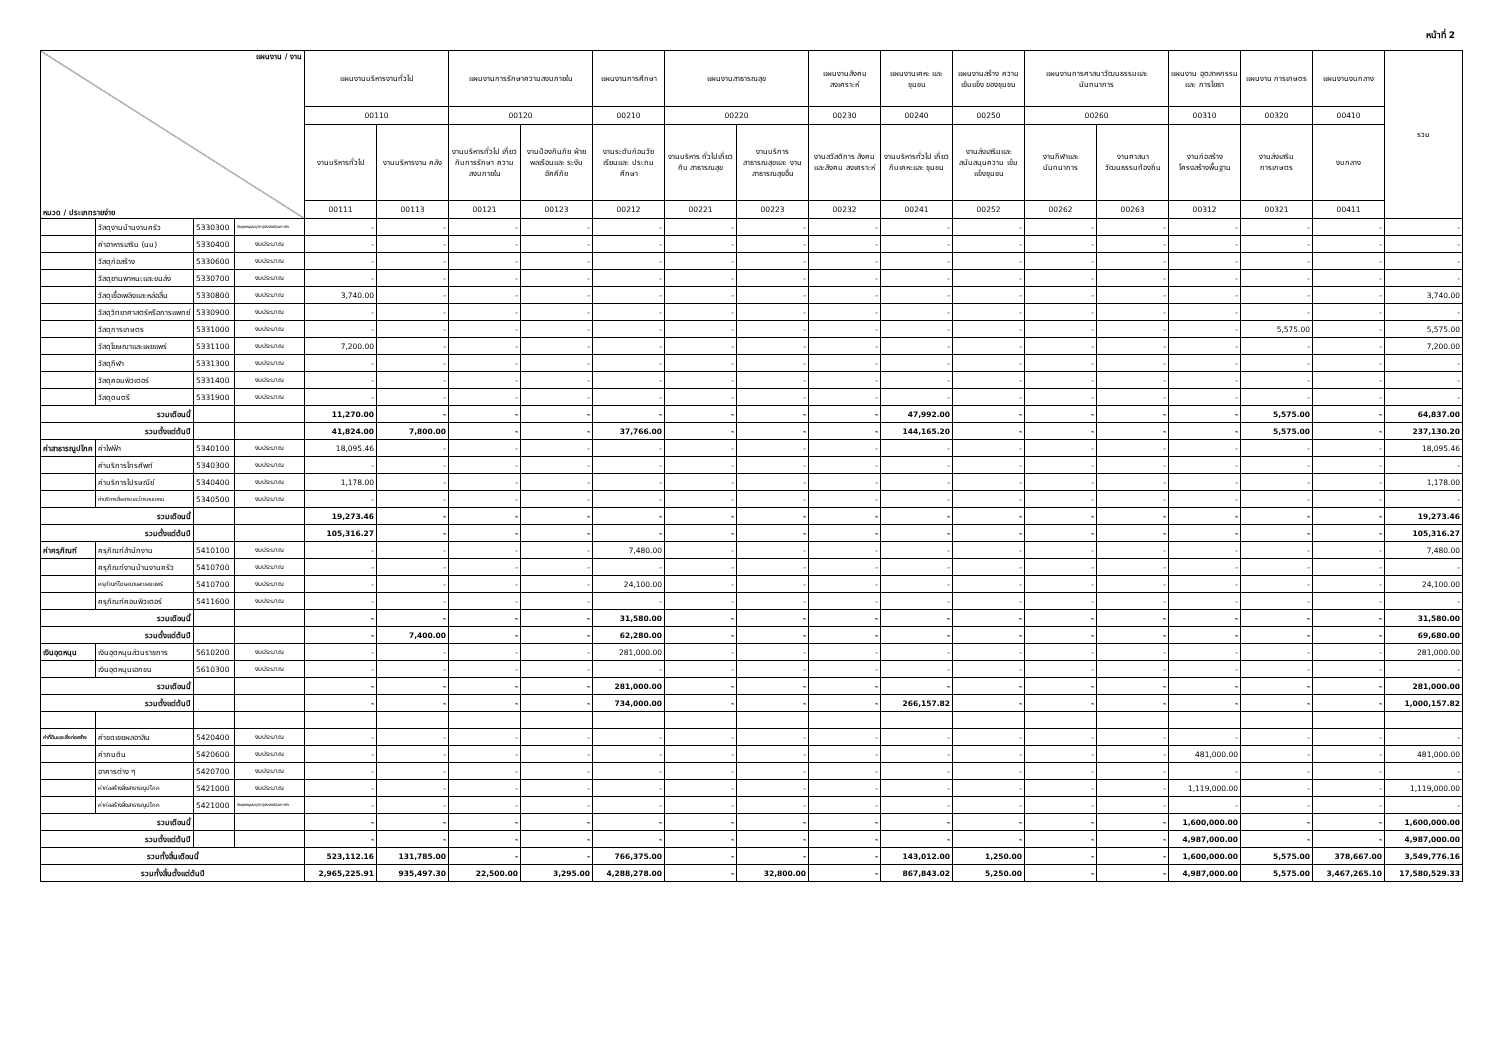หน้าที่ 2
| แผนงาน / งาน หมวด / ประเภทรายจ่าย | | | | แผนงานบริหารงานทั่วไป | | แผนงานการรักษาความสงบภายใน | | แผนงานการศึกษา | แผนงานสาธารณสุข | | แผนงานสังคม สงเคราะห์ | แผนงานเคหะ และชุมชน | แผนงานสร้าง ความเข้มแข็ง ของชุมชน | แผนงานการศาสนาวัฒนธรรมและ นันทนาการ | | แผนงาน อุตสาหกรรมและ การโยธา | แผนงาน การเกษตร | แผนงานงบกลาง | รวม |
| --- | --- | --- | --- | --- | --- | --- | --- | --- | --- | --- | --- | --- | --- | --- | --- | --- | --- | --- | --- |
| | | | | 00110 | | 00120 | | 00210 | 00220 | | 00230 | 00240 | 00250 | 00260 | | 00310 | 00320 | 00410 | |
| | | | | งานบริหารทั่วไป | งานบริหารงาน คลัง | งานบริหารทั่วไป เกี่ยวกับการรักษา ความสงบภายใน | งานป้องกันภัย ฝ่ายพลเรือนและ ระงับอัคคีภัย | งานระดับก่อนวัย เรียนและ ประถมศึกษา | งานบริหาร ทั่วไปเกี่ยวกับ สาธารณสุข | งานบริการ สาธารณสุขและ งานสาธารณสุขอื่น | งานสวัสดิการ สังคมและสังคม สงเคราะห์ | งานบริหารทั่วไป เกี่ยวกับเคหะและ ชุมชน | งานส่งเสริมและ สนับสนุนความ เข้มแข็งชุมชน | งานกีฬาและ นันทนาการ | งานศาสนา วัฒนธรรมท้องถิ่น | งานก่อสร้าง โครงสร้างพื้นฐาน | งานส่งเสริม การเกษตร | งบกลาง | |
| | | | | 00111 | 00113 | 00121 | 00123 | 00212 | 00221 | 00223 | 00232 | 00241 | 00252 | 00262 | 00263 | 00312 | 00321 | 00411 | |
| | วัสดุงานบ้านงานครัว | 5330300 | เงินอุดหนุนระบุวัตถุประสงค์/เฉพาะกิจ | - | - | - | - | - | - | - | - | - | - | - | - | - | - | - | - |
| | ค่าอาหารเสริม (นม) | 5330400 | งบประมาณ | - | - | - | - | - | - | - | - | - | - | - | - | - | - | - | - |
| | วัสดุก่อสร้าง | 5330600 | งบประมาณ | - | - | - | - | - | - | - | - | - | - | - | - | - | - | - | - |
| | วัสดุยานพาหนะและขนส่ง | 5330700 | งบประมาณ | - | - | - | - | - | - | - | - | - | - | - | - | - | - | - | - |
| | วัสดุเชื้อเพลิงและหล่อลื่น | 5330800 | งบประมาณ | 3,740.00 | - | - | - | - | - | - | - | - | - | - | - | - | - | - | 3,740.00 |
| | วัสดุวิทยาศาสตร์หรือการแพทย์ | 5330900 | งบประมาณ | - | - | - | - | - | - | - | - | - | - | - | - | - | - | - | - |
| | วัสดุการเกษตร | 5331000 | งบประมาณ | - | - | - | - | - | - | - | - | - | - | - | - | - | 5,575.00 | - | 5,575.00 |
| | วัสดุโฆษณาและเผยแพร่ | 5331100 | งบประมาณ | 7,200.00 | - | - | - | - | - | - | - | - | - | - | - | - | - | - | 7,200.00 |
| | วัสดุกีฬา | 5331300 | งบประมาณ | - | - | - | - | - | - | - | - | - | - | - | - | - | - | - | - |
| | วัสดุคอมพิวเตอร์ | 5331400 | งบประมาณ | - | - | - | - | - | - | - | - | - | - | - | - | - | - | - | - |
| | วัสดุดนตรี | 5331900 | งบประมาณ | - | - | - | - | - | - | - | - | - | - | - | - | - | - | - | - |
| รวมเดือนนี้ | | | | 11,270.00 | - | - | - | - | - | - | - | 47,992.00 | - | - | - | - | 5,575.00 | - | 64,837.00 |
| รวมตั้งแต่ต้นปี | | | | 41,824.00 | 7,800.00 | - | - | 37,766.00 | - | - | - | 144,165.20 | - | - | - | - | 5,575.00 | - | 237,130.20 |
| ค่าสาธารณูปโภค | ค่าไฟฟ้า | 5340100 | งบประมาณ | 18,095.46 | - | - | - | - | - | - | - | - | - | - | - | - | - | - | 18,095.46 |
| | ค่าบริการโทรศัพท์ | 5340300 | งบประมาณ | - | - | - | - | - | - | - | - | - | - | - | - | - | - | - | - |
| | ค่าบริการไปรษณีย์ | 5340400 | งบประมาณ | 1,178.00 | - | - | - | - | - | - | - | - | - | - | - | - | - | - | 1,178.00 |
| | ค่าบริการสื่อสารและโทรคมนาคม | 5340500 | งบประมาณ | - | - | - | - | - | - | - | - | - | - | - | - | - | - | - | - |
| รวมเดือนนี้ | | | | 19,273.46 | - | - | - | - | - | - | - | - | - | - | - | - | - | - | 19,273.46 |
| รวมตั้งแต่ต้นปี | | | | 105,316.27 | - | - | - | - | - | - | - | - | - | - | - | - | - | - | 105,316.27 |
| ค่าครุภัณฑ์ | ครุภัณฑ์สำนักงาน | 5410100 | งบประมาณ | - | - | - | - | 7,480.00 | - | - | - | - | - | - | - | - | - | - | 7,480.00 |
| | ครุภัณฑ์งานบ้านงานครัว | 5410700 | งบประมาณ | - | - | - | - | - | - | - | - | - | - | - | - | - | - | - | - |
| | ครุภัณฑ์โฆษณาและเผยแพร่ | 5410700 | งบประมาณ | - | - | - | - | 24,100.00 | - | - | - | - | - | - | - | - | - | - | 24,100.00 |
| | ครุภัณฑ์คอมพิวเตอร์ | 5411600 | งบประมาณ | - | - | - | - | - | - | - | - | - | - | - | - | - | - | - | - |
| รวมเดือนนี้ | | | | - | - | - | - | 31,580.00 | - | - | - | - | - | - | - | - | - | - | 31,580.00 |
| รวมตั้งแต่ต้นปี | | | | - | 7,400.00 | - | - | 62,280.00 | - | - | - | - | - | - | - | - | - | - | 69,680.00 |
| เงินอุดหนุน | เงินอุดหนุนส่วนราชการ | 5610200 | งบประมาณ | - | - | - | - | 281,000.00 | - | - | - | - | - | - | - | - | - | - | 281,000.00 |
| | เงินอุดหนุนเอกชน | 5610300 | งบประมาณ | - | - | - | - | - | - | - | - | - | - | - | - | - | - | - | - |
| รวมเดือนนี้ | | | | - | - | - | - | 281,000.00 | - | - | - | - | - | - | - | - | - | - | 281,000.00 |
| รวมตั้งแต่ต้นปี | | | | - | - | - | - | 734,000.00 | - | - | - | 266,157.82 | - | - | - | - | - | - | 1,000,157.82 |
| ค่าที่ดินและสิ่งก่อสร้าง | ค่าชดเชยผลอาสิน | 5420400 | งบประมาณ | - | - | - | - | - | - | - | - | - | - | - | - | - | - | - | - |
| | ค่าถมดิน | 5420600 | งบประมาณ | - | - | - | - | - | - | - | - | - | - | - | - | 481,000.00 | - | - | 481,000.00 |
| | อาคารต่าง ๆ | 5420700 | งบประมาณ | - | - | - | - | - | - | - | - | - | - | - | - | - | - | - | - |
| | ค่าก่อสร้างสิ่งสาธารณูปโภค | 5421000 | งบประมาณ | - | - | - | - | - | - | - | - | - | - | - | - | 1,119,000.00 | - | - | 1,119,000.00 |
| | ค่าก่อสร้างสิ่งสาธารณูปโภค | 5421000 | เงินอุดหนุนระบุวัตถุประสงค์/เฉพาะกิจ | - | - | - | - | - | - | - | - | - | - | - | - | - | - | - | - |
| รวมเดือนนี้ | | | | - | - | - | - | - | - | - | - | - | - | - | - | 1,600,000.00 | - | - | 1,600,000.00 |
| รวมตั้งแต่ต้นปี | | | | - | - | - | - | - | - | - | - | - | - | - | - | 4,987,000.00 | - | - | 4,987,000.00 |
| รวมทั้งสิ้นเดือนนี้ | | | | 523,112.16 | 131,785.00 | - | - | 766,375.00 | - | - | - | 143,012.00 | 1,250.00 | - | - | 1,600,000.00 | 5,575.00 | 378,667.00 | 3,549,776.16 |
| รวมทั้งสิ้นตั้งแต่ต้นปี | | | | 2,965,225.91 | 935,497.30 | 22,500.00 | 3,295.00 | 4,288,278.00 | - | 32,800.00 | - | 867,843.02 | 5,250.00 | - | - | 4,987,000.00 | 5,575.00 | 3,467,265.10 | 17,580,529.33 |